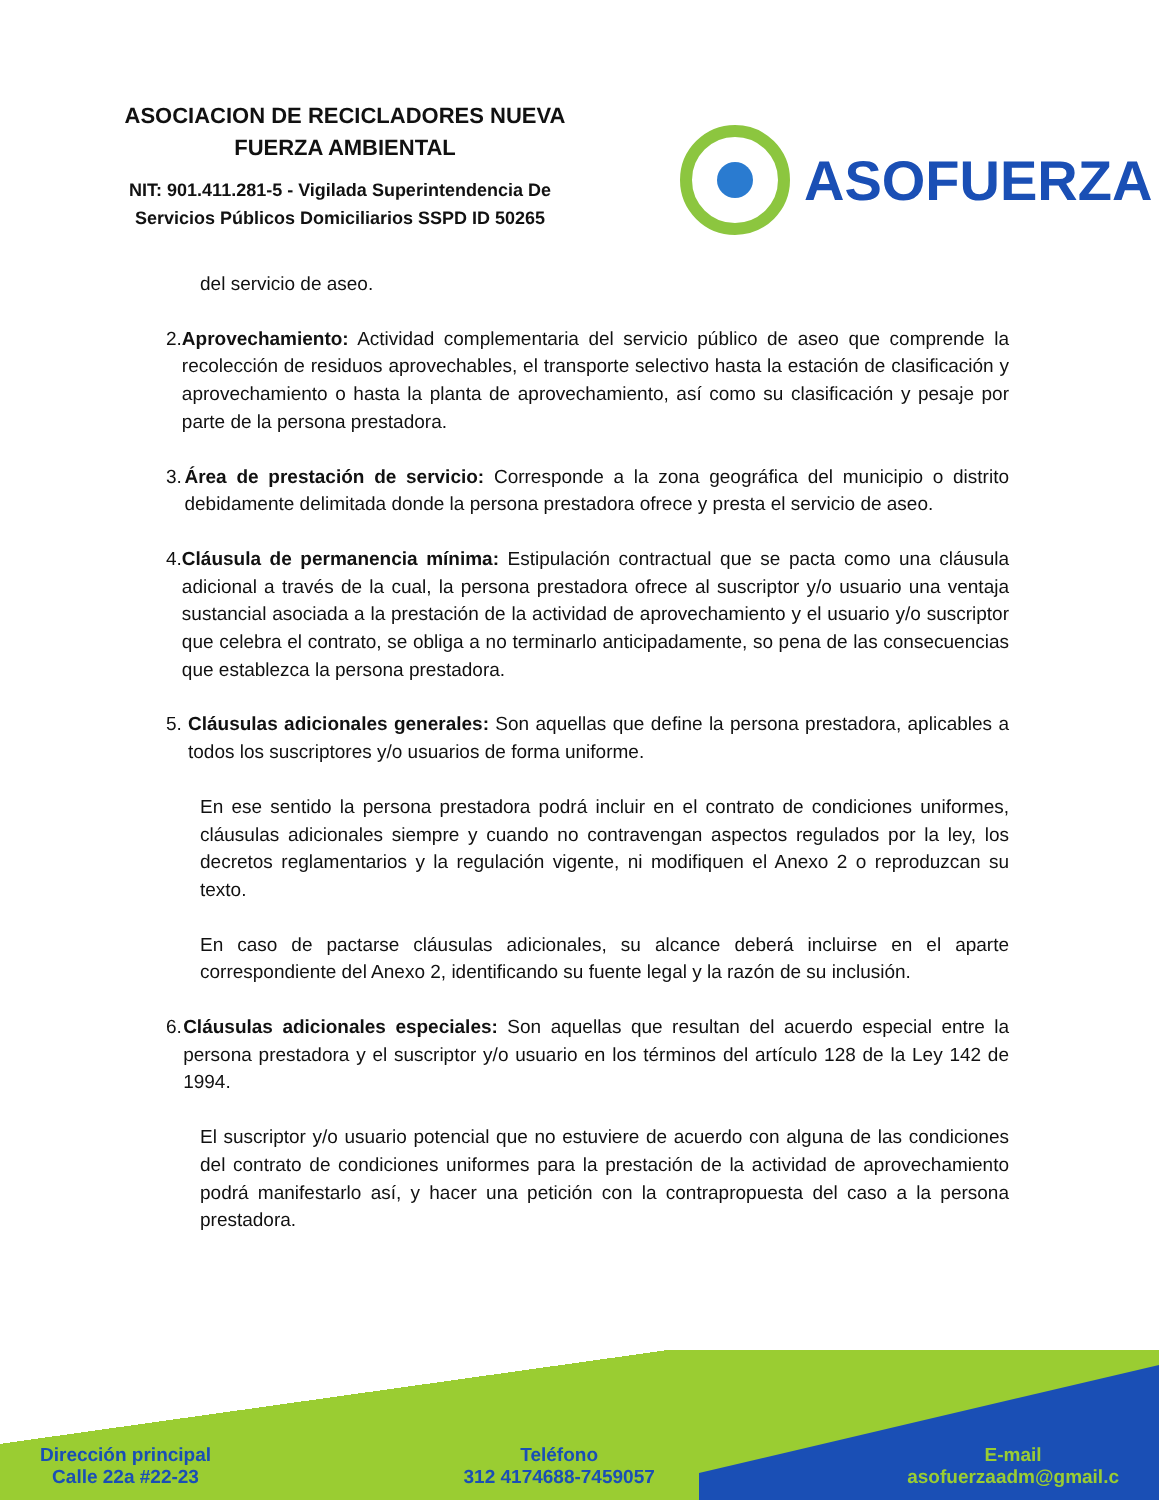ASOCIACION DE RECICLADORES NUEVA
FUERZA AMBIENTAL
NIT: 901.411.281-5 - Vigilada Superintendencia De
Servicios Públicos Domiciliarios SSPD ID 50265
ASOFUERZA
del servicio de aseo.
2. Aprovechamiento: Actividad complementaria del servicio público de aseo que comprende la recolección de residuos aprovechables, el transporte selectivo hasta la estación de clasificación y aprovechamiento o hasta la planta de aprovechamiento, así como su clasificación y pesaje por parte de la persona prestadora.
3. Área de prestación de servicio: Corresponde a la zona geográfica del municipio o distrito debidamente delimitada donde la persona prestadora ofrece y presta el servicio de aseo.
4. Cláusula de permanencia mínima: Estipulación contractual que se pacta como una cláusula adicional a través de la cual, la persona prestadora ofrece al suscriptor y/o usuario una ventaja sustancial asociada a la prestación de la actividad de aprovechamiento y el usuario y/o suscriptor que celebra el contrato, se obliga a no terminarlo anticipadamente, so pena de las consecuencias que establezca la persona prestadora.
5. Cláusulas adicionales generales: Son aquellas que define la persona prestadora, aplicables a todos los suscriptores y/o usuarios de forma uniforme.
En ese sentido la persona prestadora podrá incluir en el contrato de condiciones uniformes, cláusulas adicionales siempre y cuando no contravengan aspectos regulados por la ley, los decretos reglamentarios y la regulación vigente, ni modifiquen el Anexo 2 o reproduzcan su texto.
En caso de pactarse cláusulas adicionales, su alcance deberá incluirse en el aparte correspondiente del Anexo 2, identificando su fuente legal y la razón de su inclusión.
6. Cláusulas adicionales especiales: Son aquellas que resultan del acuerdo especial entre la persona prestadora y el suscriptor y/o usuario en los términos del artículo 128 de la Ley 142 de 1994.
El suscriptor y/o usuario potencial que no estuviere de acuerdo con alguna de las condiciones del contrato de condiciones uniformes para la prestación de la actividad de aprovechamiento podrá manifestarlo así, y hacer una petición con la contrapropuesta del caso a la persona prestadora.
Dirección principal
Calle 22a #22-23
Teléfono
312 4174688-7459057
E-mail
asofuerzaadm@gmail.c